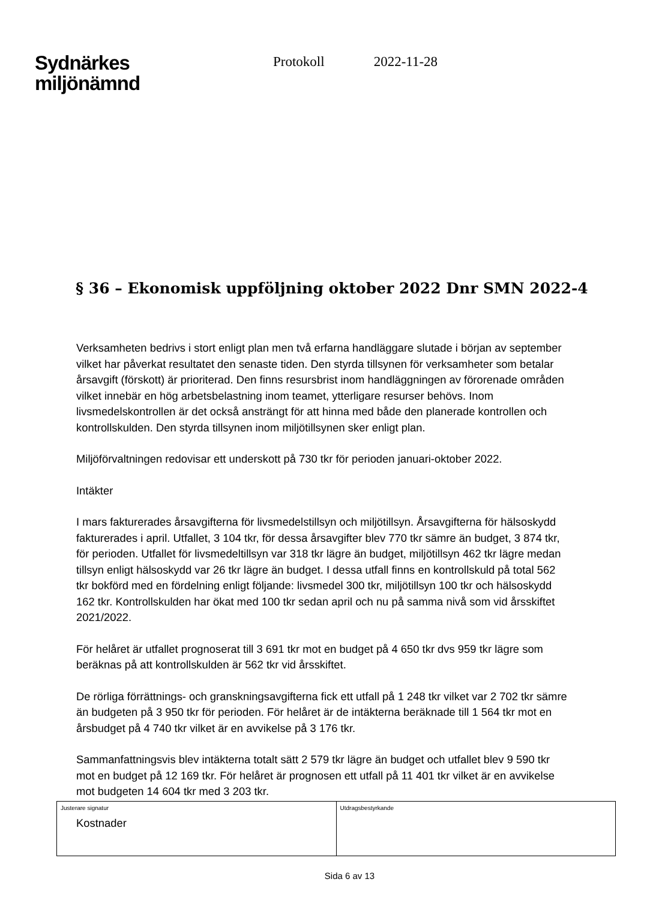Sydnärkes
miljönämnd
Protokoll 2022-11-28
§ 36 – Ekonomisk uppföljning oktober 2022 Dnr SMN 2022-4
Verksamheten bedrivs i stort enligt plan men två erfarna handläggare slutade i början av september vilket har påverkat resultatet den senaste tiden. Den styrda tillsynen för verksamheter som betalar årsavgift (förskott) är prioriterad. Den finns resursbrist inom handläggningen av förorenade områden vilket innebär en hög arbetsbelastning inom teamet, ytterligare resurser behövs. Inom livsmedelskontrollen är det också ansträngt för att hinna med både den planerade kontrollen och kontrollskulden. Den styrda tillsynen inom miljötillsynen sker enligt plan.
Miljöförvaltningen redovisar ett underskott på 730 tkr för perioden januari-oktober 2022.
Intäkter
I mars fakturerades årsavgifterna för livsmedelstillsyn och miljötillsyn. Årsavgifterna för hälsoskydd fakturerades i april. Utfallet, 3 104 tkr, för dessa årsavgifter blev 770 tkr sämre än budget, 3 874 tkr, för perioden. Utfallet för livsmedeltillsyn var 318 tkr lägre än budget, miljötillsyn 462 tkr lägre medan tillsyn enligt hälsoskydd var 26 tkr lägre än budget. I dessa utfall finns en kontrollskuld på total 562 tkr bokförd med en fördelning enligt följande: livsmedel 300 tkr, miljötillsyn 100 tkr och hälsoskydd 162 tkr. Kontrollskulden har ökat med 100 tkr sedan april och nu på samma nivå som vid årsskiftet 2021/2022.
För helåret är utfallet prognoserat till 3 691 tkr mot en budget på 4 650 tkr dvs 959 tkr lägre som beräknas på att kontrollskulden är 562 tkr vid årsskiftet.
De rörliga förrättnings- och granskningsavgifterna fick ett utfall på 1 248 tkr vilket var 2 702 tkr sämre än budgeten på 3 950 tkr för perioden. För helåret är de intäkterna beräknade till 1 564 tkr mot en årsbudget på 4 740 tkr vilket är en avvikelse på 3 176 tkr.
Sammanfattningsvis blev intäkterna totalt sätt 2 579 tkr lägre än budget och utfallet blev 9 590 tkr mot en budget på 12 169 tkr. För helåret är prognosen ett utfall på 11 401 tkr vilket är en avvikelse mot budgeten 14 604 tkr med 3 203 tkr.
Kostnader
Justerare signatur Utdragsbestyrkande
Sida 6 av 13